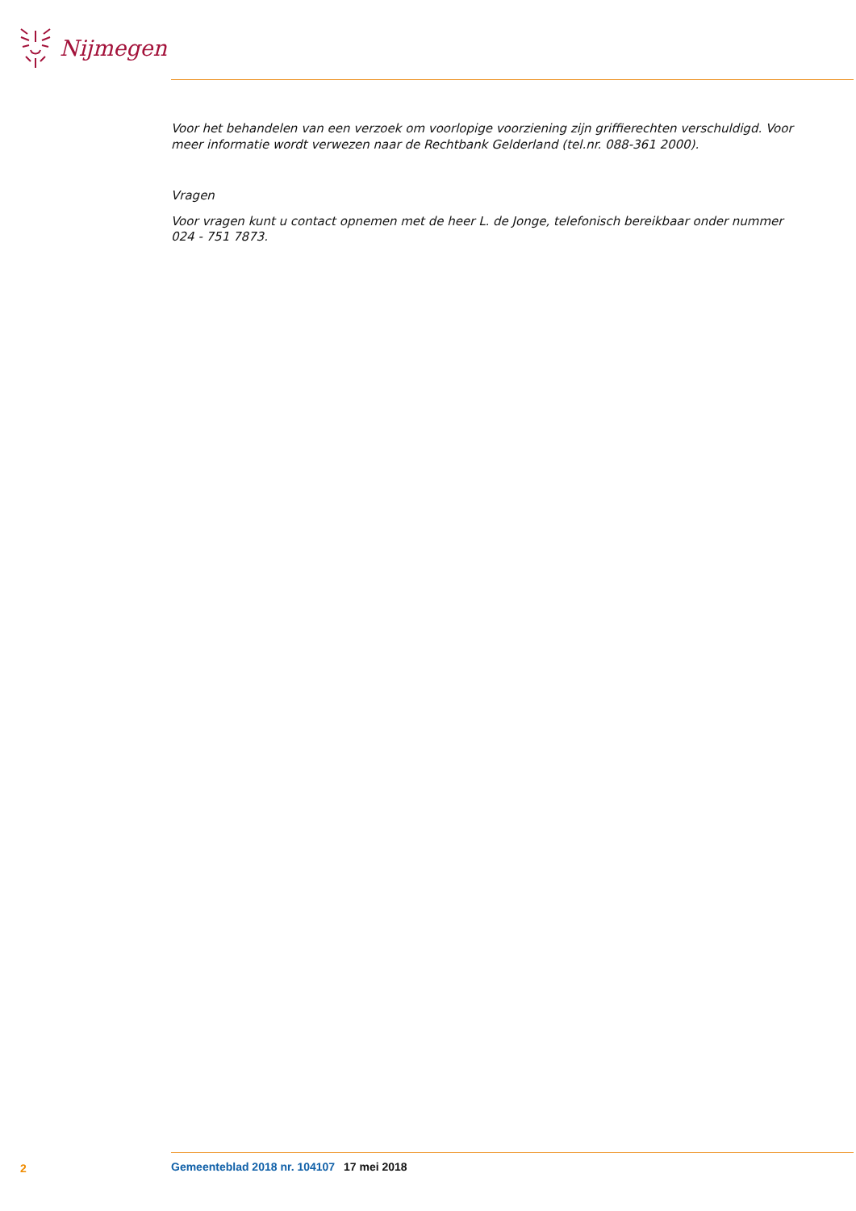Nijmegen
Voor het behandelen van een verzoek om voorlopige voorziening zijn griffierechten verschuldigd. Voor meer informatie wordt verwezen naar de Rechtbank Gelderland (tel.nr. 088-361 2000).
Vragen
Voor vragen kunt u contact opnemen met de heer L. de Jonge, telefonisch bereikbaar onder nummer 024 - 751 7873.
2 Gemeenteblad 2018 nr. 104107 17 mei 2018